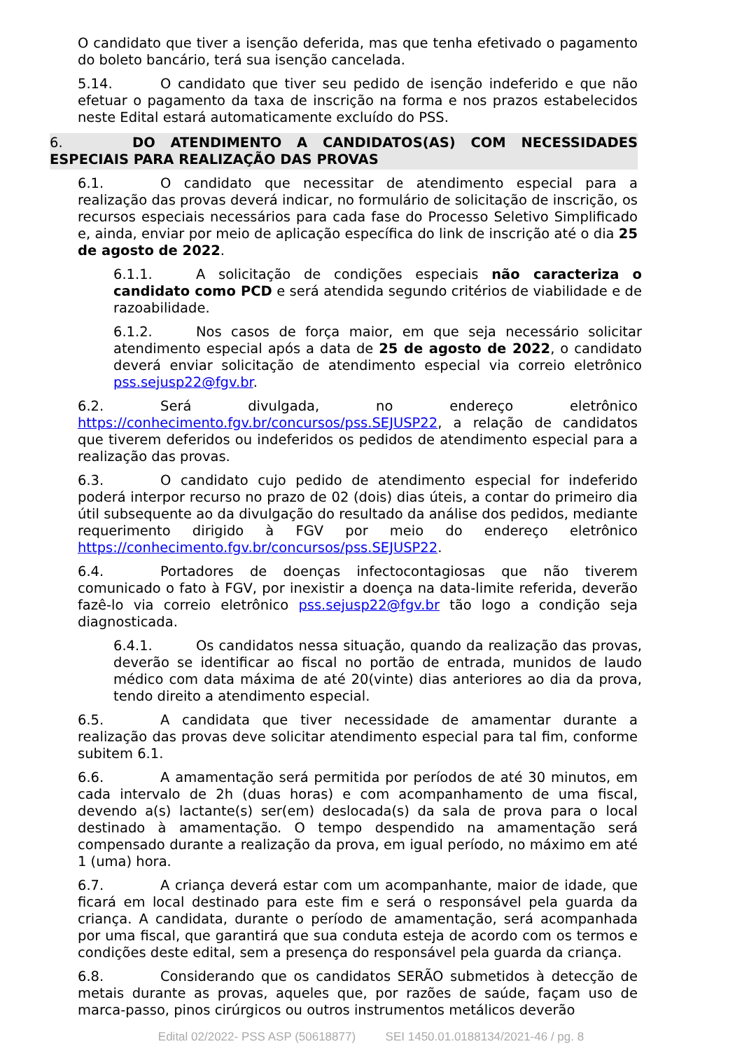O candidato que tiver a isenção deferida, mas que tenha efetivado o pagamento do boleto bancário, terá sua isenção cancelada.
5.14. O candidato que tiver seu pedido de isenção indeferido e que não efetuar o pagamento da taxa de inscrição na forma e nos prazos estabelecidos neste Edital estará automaticamente excluído do PSS.
6. DO ATENDIMENTO A CANDIDATOS(AS) COM NECESSIDADES ESPECIAIS PARA REALIZAÇÃO DAS PROVAS
6.1. O candidato que necessitar de atendimento especial para a realização das provas deverá indicar, no formulário de solicitação de inscrição, os recursos especiais necessários para cada fase do Processo Seletivo Simplificado e, ainda, enviar por meio de aplicação específica do link de inscrição até o dia 25 de agosto de 2022.
6.1.1. A solicitação de condições especiais não caracteriza o candidato como PCD e será atendida segundo critérios de viabilidade e de razoabilidade.
6.1.2. Nos casos de força maior, em que seja necessário solicitar atendimento especial após a data de 25 de agosto de 2022, o candidato deverá enviar solicitação de atendimento especial via correio eletrônico pss.sejusp22@fgv.br.
6.2. Será divulgada, no endereço eletrônico https://conhecimento.fgv.br/concursos/pss.SEJUSP22, a relação de candidatos que tiverem deferidos ou indeferidos os pedidos de atendimento especial para a realização das provas.
6.3. O candidato cujo pedido de atendimento especial for indeferido poderá interpor recurso no prazo de 02 (dois) dias úteis, a contar do primeiro dia útil subsequente ao da divulgação do resultado da análise dos pedidos, mediante requerimento dirigido à FGV por meio do endereço eletrônico https://conhecimento.fgv.br/concursos/pss.SEJUSP22.
6.4. Portadores de doenças infectocontagiosas que não tiverem comunicado o fato à FGV, por inexistir a doença na data-limite referida, deverão fazê-lo via correio eletrônico pss.sejusp22@fgv.br tão logo a condição seja diagnosticada.
6.4.1. Os candidatos nessa situação, quando da realização das provas, deverão se identificar ao fiscal no portão de entrada, munidos de laudo médico com data máxima de até 20(vinte) dias anteriores ao dia da prova, tendo direito a atendimento especial.
6.5. A candidata que tiver necessidade de amamentar durante a realização das provas deve solicitar atendimento especial para tal fim, conforme subitem 6.1.
6.6. A amamentação será permitida por períodos de até 30 minutos, em cada intervalo de 2h (duas horas) e com acompanhamento de uma fiscal, devendo a(s) lactante(s) ser(em) deslocada(s) da sala de prova para o local destinado à amamentação. O tempo despendido na amamentação será compensado durante a realização da prova, em igual período, no máximo em até 1 (uma) hora.
6.7. A criança deverá estar com um acompanhante, maior de idade, que ficará em local destinado para este fim e será o responsável pela guarda da criança. A candidata, durante o período de amamentação, será acompanhada por uma fiscal, que garantirá que sua conduta esteja de acordo com os termos e condições deste edital, sem a presença do responsável pela guarda da criança.
6.8. Considerando que os candidatos SERÃO submetidos à detecção de metais durante as provas, aqueles que, por razões de saúde, façam uso de marca-passo, pinos cirúrgicos ou outros instrumentos metálicos deverão
Edital 02/2022- PSS ASP (50618877) SEI 1450.01.0188134/2021-46 / pg. 8